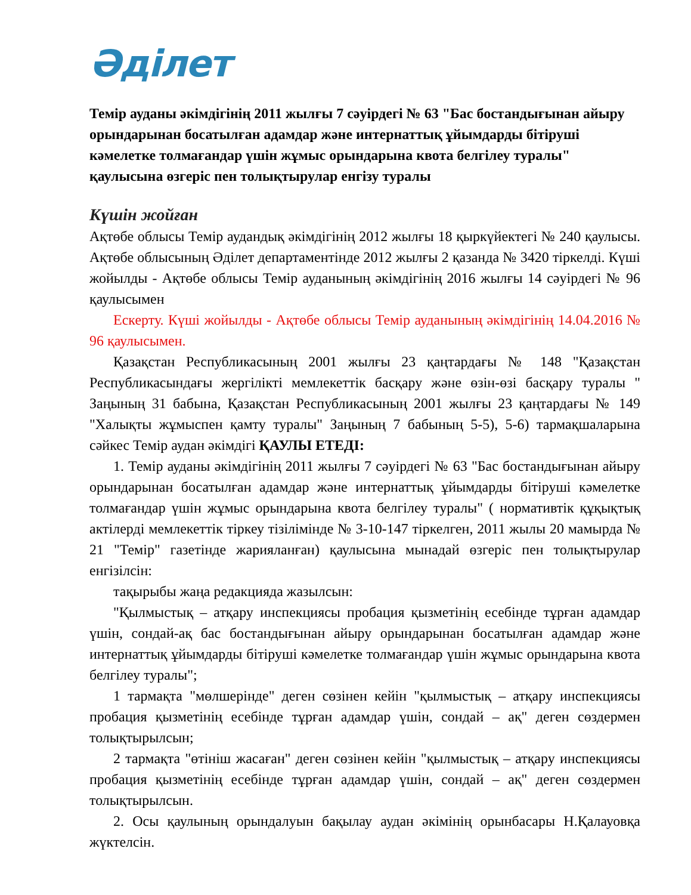Әділет
Темір ауданы әкімдігінің 2011 жылғы 7 сәуірдегі № 63 "Бас бостандығынан айыру орындарынан босатылған адамдар және интернаттық ұйымдарды бітіруші кәмелетке толмағандар үшін жұмыс орындарына квота белгілеу туралы" қаулысына өзгеріс пен толықтырулар енгізу туралы
Күшін жойған
Ақтөбе облысы Темір аудандық әкімдігінің 2012 жылғы 18 қыркүйектегі № 240 қаулысы. Ақтөбе облысының Әділет департаментінде 2012 жылғы 2 қазанда № 3420 тіркелді. Күші жойылды - Ақтөбе облысы Темір ауданының әкімдігінің 2016 жылғы 14 сәуірдегі № 96 қаулысымен
Ескерту. Күші жойылды - Ақтөбе облысы Темір ауданының әкімдігінің 14.04.2016 № 96 қаулысымен.
Қазақстан Республикасының 2001 жылғы 23 қаңтардағы № 148 "Қазақстан Республикасындағы жергілікті мемлекеттік басқару және өзін-өзі басқару туралы " Заңының 31 бабына, Қазақстан Республикасының 2001 жылғы 23 қаңтардағы № 149 "Халықты жұмыспен қамту туралы" Заңының 7 бабының 5-5), 5-6) тармақшаларына сәйкес Темір аудан әкімдігі ҚАУЛЫ ЕТЕДІ:
1. Темір ауданы әкімдігінің 2011 жылғы 7 сәуірдегі № 63 "Бас бостандығынан айыру орындарынан босатылған адамдар және интернаттық ұйымдарды бітіруші кәмелетке толмағандар үшін жұмыс орындарына квота белгілеу туралы" ( нормативтік құқықтық актілерді мемлекеттік тіркеу тізілімінде № 3-10-147 тіркелген, 2011 жылы 20 мамырда № 21 "Темір" газетінде жарияланған) қаулысына мынадай өзгеріс пен толықтырулар енгізілсін:
тақырыбы жаңа редакцияда жазылсын:
"Қылмыстық – атқару инспекциясы пробация қызметінің есебінде тұрған адамдар үшін, сондай-ақ бас бостандығынан айыру орындарынан босатылған адамдар және интернаттық ұйымдарды бітіруші кәмелетке толмағандар үшін жұмыс орындарына квота белгілеу туралы";
1 тармақта "мөлшерінде" деген сөзінен кейін "қылмыстық – атқару инспекциясы пробация қызметінің есебінде тұрған адамдар үшін, сондай – ақ" деген сөздермен толықтырылсын;
2 тармақта "өтініш жасаған" деген сөзінен кейін "қылмыстық – атқару инспекциясы пробация қызметінің есебінде тұрған адамдар үшін, сондай – ақ" деген сөздермен толықтырылсын.
2. Осы қаулының орындалуын бақылау аудан әкімінің орынбасары Н.Қалауовқа жүктелсін.